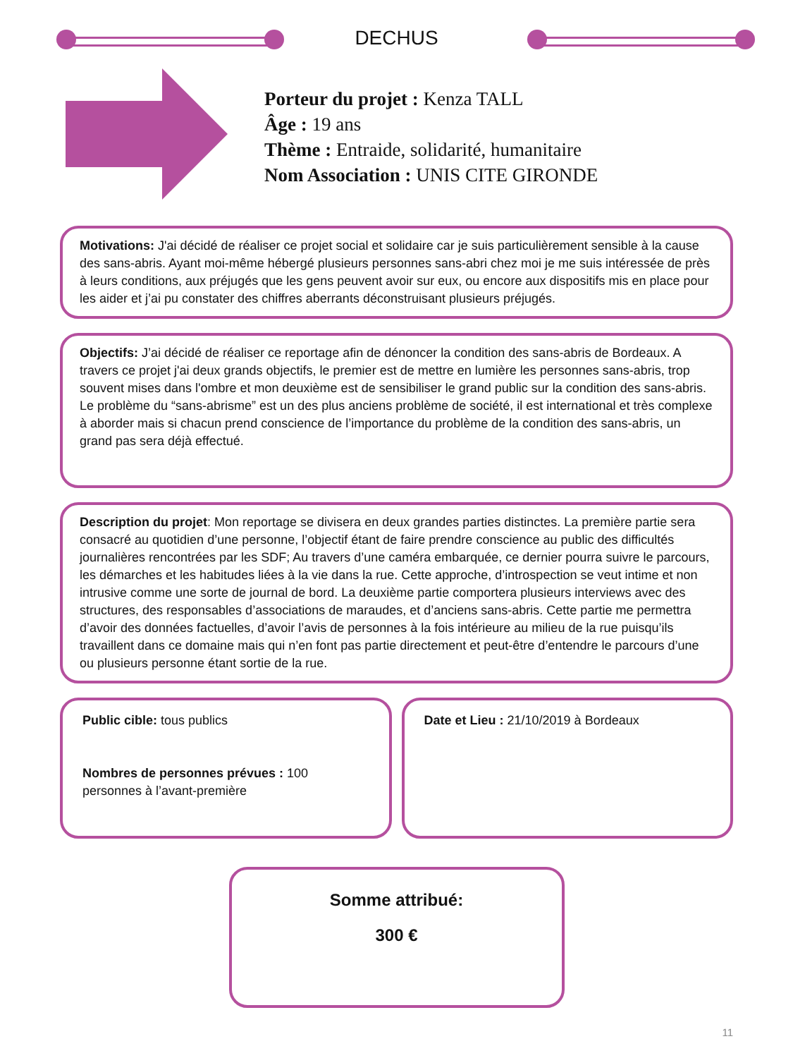DECHUS
Porteur du projet : Kenza TALL
Âge : 19 ans
Thème : Entraide, solidarité, humanitaire
Nom Association : UNIS CITE GIRONDE
Motivations: J'ai décidé de réaliser ce projet social et solidaire car je suis particulièrement sensible à la cause des sans-abris. Ayant moi-même hébergé plusieurs personnes sans-abri chez moi je me suis intéressée de près à leurs conditions, aux préjugés que les gens peuvent avoir sur eux, ou encore aux dispositifs mis en place pour les aider et j’ai pu constater des chiffres aberrants déconstruisant plusieurs préjugés.
Objectifs: J’ai décidé de réaliser ce reportage afin de dénoncer la condition des sans-abris de Bordeaux. A travers ce projet j'ai deux grands objectifs, le premier est de mettre en lumière les personnes sans-abris, trop souvent mises dans l'ombre et mon deuxième est de sensibiliser le grand public sur la condition des sans-abris. Le problème du “sans-abrisme” est un des plus anciens problème de société, il est international et très complexe à aborder mais si chacun prend conscience de l’importance du problème de la condition des sans-abris, un grand pas sera déjà effectué.
Description du projet: Mon reportage se divisera en deux grandes parties distinctes. La première partie sera consacré au quotidien d’une personne, l’objectif étant de faire prendre conscience au public des difficultés journalières rencontrées par les SDF; Au travers d’une caméra embarquée, ce dernier pourra suivre le parcours, les démarches et les habitudes liées à la vie dans la rue. Cette approche, d’introspection se veut intime et non intrusive comme une sorte de journal de bord. La deuxième partie comportera plusieurs interviews avec des structures, des responsables d’associations de maraudes, et d’anciens sans-abris. Cette partie me permettra d’avoir des données factuelles, d’avoir l’avis de personnes à la fois intérieure au milieu de la rue puisqu’ils travaillent dans ce domaine mais qui n’en font pas partie directement et peut-être d’entendre le parcours d’une ou plusieurs personne étant sortie de la rue.
Public cible: tous publics
Nombres de personnes prévues : 100 personnes à l’avant-première
Date et Lieu : 21/10/2019 à Bordeaux
Somme attribué:
300 €
11